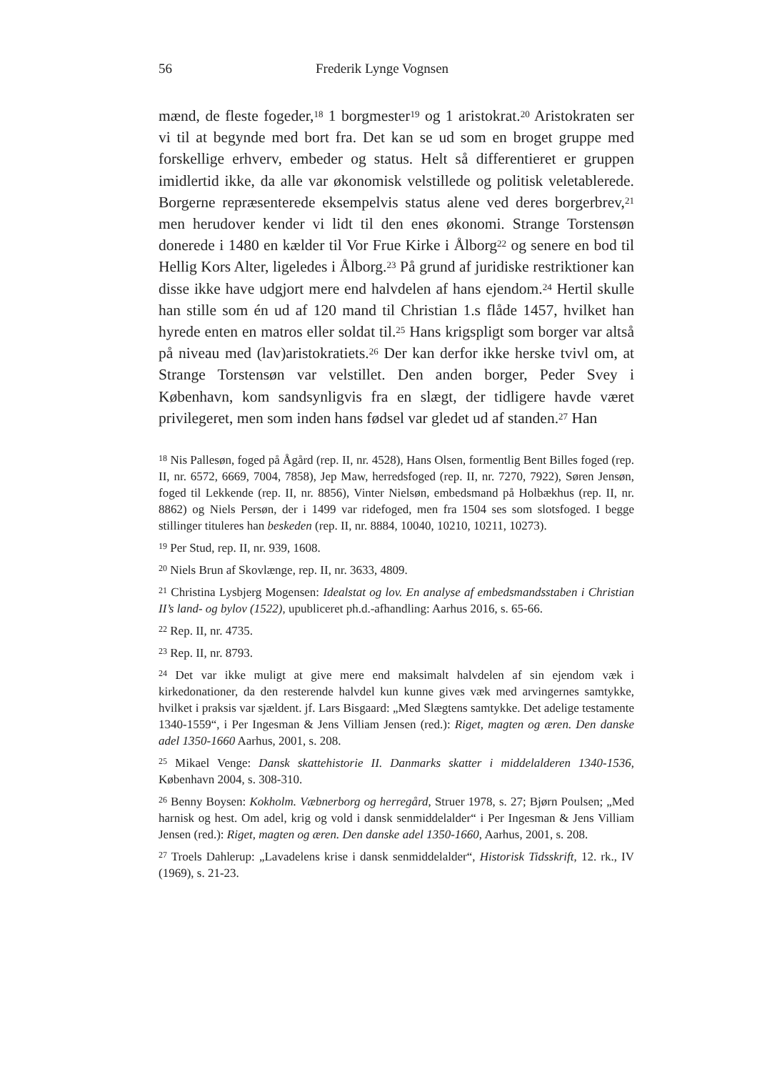56 Frederik Lynge Vognsen
mænd, de fleste fogeder,<sup>18</sup> 1 borgmester<sup>19</sup> og 1 aristokrat.<sup>20</sup> Aristokraten ser vi til at begynde med bort fra. Det kan se ud som en broget gruppe med forskellige erhverv, embeder og status. Helt så differentieret er gruppen imidlertid ikke, da alle var økonomisk velstillede og politisk veletablerede. Borgerne repræsenterede eksempelvis status alene ved deres borgerbrev,<sup>21</sup> men herudover kender vi lidt til den enes økonomi. Strange Torstensøn donerede i 1480 en kælder til Vor Frue Kirke i Ålborg<sup>22</sup> og senere en bod til Hellig Kors Alter, ligeledes i Ålborg.<sup>23</sup> På grund af juridiske restriktioner kan disse ikke have udgjort mere end halvdelen af hans ejendom.<sup>24</sup> Hertil skulle han stille som én ud af 120 mand til Christian 1.s flåde 1457, hvilket han hyrede enten en matros eller soldat til.<sup>25</sup> Hans krigspligt som borger var altså på niveau med (lav)aristokratiets.<sup>26</sup> Der kan derfor ikke herske tvivl om, at Strange Torstensøn var velstillet. Den anden borger, Peder Svey i København, kom sandsynligvis fra en slægt, der tidligere havde været privilegeret, men som inden hans fødsel var gledet ud af standen.<sup>27</sup> Han
<sup>18</sup> Nis Pallesøn, foged på Ågård (rep. II, nr. 4528), Hans Olsen, formentlig Bent Billes foged (rep. II, nr. 6572, 6669, 7004, 7858), Jep Maw, herredsfoged (rep. II, nr. 7270, 7922), Søren Jensøn, foged til Lekkende (rep. II, nr. 8856), Vinter Nielsøn, embedsmand på Holbækhus (rep. II, nr. 8862) og Niels Persøn, der i 1499 var ridefoged, men fra 1504 ses som slotsfoged. I begge stillinger tituleres han beskeden (rep. II, nr. 8884, 10040, 10210, 10211, 10273).
<sup>19</sup> Per Stud, rep. II, nr. 939, 1608.
<sup>20</sup> Niels Brun af Skovlænge, rep. II, nr. 3633, 4809.
<sup>21</sup> Christina Lysbjerg Mogensen: Idealstat og lov. En analyse af embedsmandsstaben i Christian II’s land- og bylov (1522), upubliceret ph.d.-afhandling: Aarhus 2016, s. 65-66.
<sup>22</sup> Rep. II, nr. 4735.
<sup>23</sup> Rep. II, nr. 8793.
<sup>24</sup> Det var ikke muligt at give mere end maksimalt halvdelen af sin ejendom væk i kirkedonationer, da den resterende halvdel kun kunne gives væk med arvingernes samtykke, hvilket i praksis var sjældent. jf. Lars Bisgaard: „Med Slægtens samtykke. Det adelige testamente 1340-1559“, i Per Ingesman & Jens Villiam Jensen (red.): Riget, magten og æren. Den danske adel 1350-1660 Aarhus, 2001, s. 208.
<sup>25</sup> Mikael Venge: Dansk skattehistorie II. Danmarks skatter i middelalderen 1340-1536, København 2004, s. 308-310.
<sup>26</sup> Benny Boysen: Kokholm. Væbnerborg og herregård, Struer 1978, s. 27; Bjørn Poulsen; „Med harnisk og hest. Om adel, krig og vold i dansk senmiddelalder“ i Per Ingesman & Jens Villiam Jensen (red.): Riget, magten og æren. Den danske adel 1350-1660, Aarhus, 2001, s. 208.
<sup>27</sup> Troels Dahlerup: „Lavadelens krise i dansk senmiddelalder“, Historisk Tidsskrift, 12. rk., IV (1969), s. 21-23.